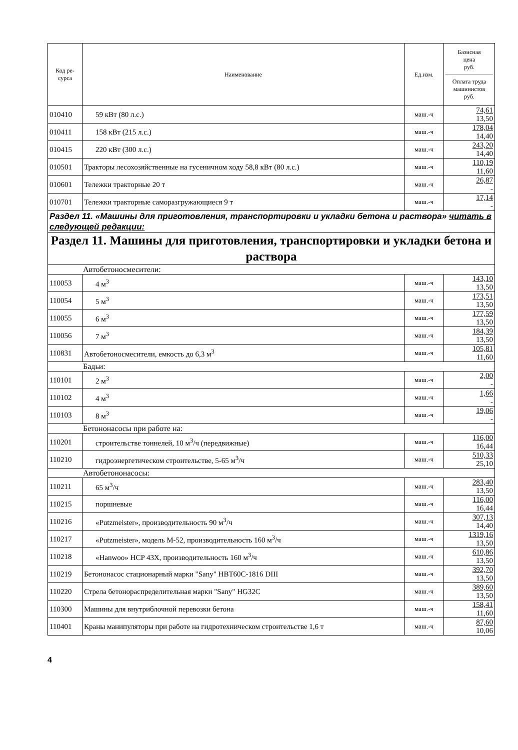| Код ре- сурса | Наименование | Ед.изм. | Базисная цена руб. Оплата труда машинистов руб. |
| --- | --- | --- | --- |
| 010410 | 59 кВт (80 л.с.) | маш.-ч | 74,61 13,50 |
| 010411 | 158 кВт (215 л.с.) | маш.-ч | 178,04 14,40 |
| 010415 | 220 кВт (300 л.с.) | маш.-ч | 243,20 14,40 |
| 010501 | Тракторы лесохозяйственные на гусеничном ходу 58,8 кВт (80 л.с.) | маш.-ч | 110,19 11,60 |
| 010601 | Тележки тракторные 20 т | маш.-ч | 26,87 - |
| 010701 | Тележки тракторные саморазгружающиеся 9 т | маш.-ч | 17,14 - |
| Раздел 11. «Машины для приготовления, транспортировки и укладки бетона и раствора» читать в следующей редакции: | | | |
| Раздел 11. Машины для приготовления, транспортировки и укладки бетона и раствора | | | |
| Автобетоносмесители: | | | |
| 110053 | 4 м<sup>3</sup> | маш.-ч | 143,10 13,50 |
| 110054 | 5 м<sup>3</sup> | маш.-ч | 173,51 13,50 |
| 110055 | 6 м<sup>3</sup> | маш.-ч | 177,59 13,50 |
| 110056 | 7 м<sup>3</sup> | маш.-ч | 184,39 13,50 |
| 110831 | Автобетоносмесители, емкость до 6,3 м<sup>3</sup> | маш.-ч | 105,81 11,60 |
| Бадьи: | | | |
| 110101 | 2 м<sup>3</sup> | маш.-ч | 2,00 - |
| 110102 | 4 м<sup>3</sup> | маш.-ч | 1,66 - |
| 110103 | 8 м<sup>3</sup> | маш.-ч | 19,06 - |
| Бетононасосы при работе на: | | | |
| 110201 | строительстве тоннелей, 10 м<sup>3</sup>/ч (передвижные) | маш.-ч | 116,00 16,44 |
| 110210 | гидроэнергетическом строительстве, 5-65 м<sup>3</sup>/ч | маш.-ч | 510,33 25,10 |
| Автобетононасосы: | | | |
| 110211 | 65 м<sup>3</sup>/ч | маш.-ч | 283,40 13,50 |
| 110215 | поршневые | маш.-ч | 116,00 16,44 |
| 110216 | «Putzmeister», производительность 90 м<sup>3</sup>/ч | маш.-ч | 307,13 14,40 |
| 110217 | «Putzmeister», модель М-52, производительность 160 м<sup>3</sup>/ч | маш.-ч | 1319,16 13,50 |
| 110218 | «Hanwoo» HCP 43X, производительность 160 м<sup>3</sup>/ч | маш.-ч | 610,86 13,50 |
| 110219 | Бетононасос стационарный марки "Sany" HBT60C-1816 DIII | маш.-ч | 392,70 13,50 |
| 110220 | Стрела бетонораспределительная марки "Sany" HG32C | маш.-ч | 389,60 13,50 |
| 110300 | Машины для внутриблочной перевозки бетона | маш.-ч | 158,41 11,60 |
| 110401 | Краны манипуляторы при работе на гидротехническом строительстве 1,6 т | маш.-ч | 87,60 10,06 |
4